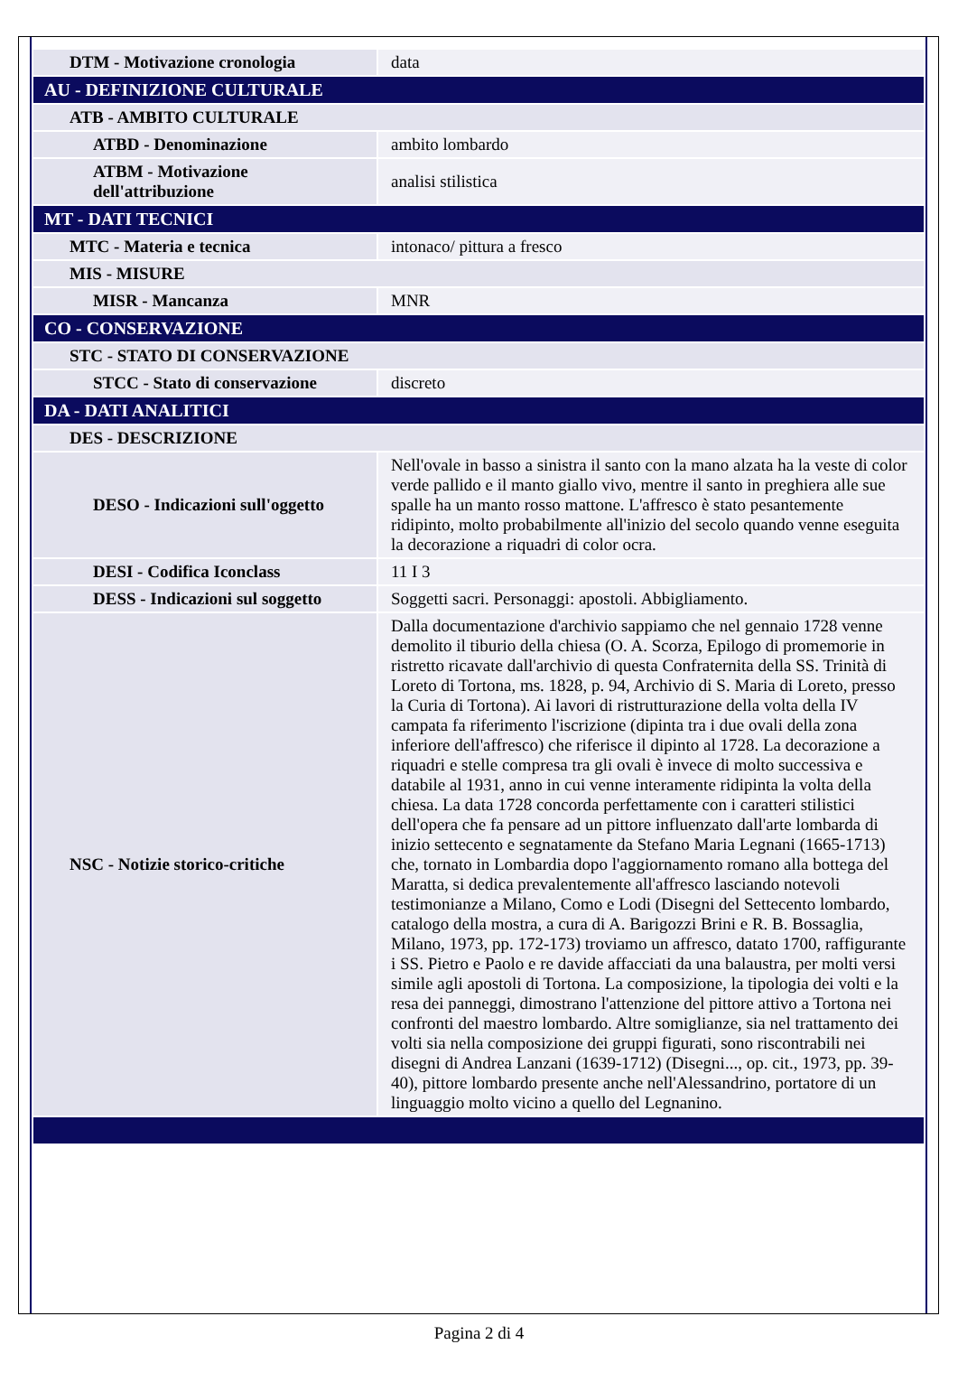| DTM - Motivazione cronologia | data |
| AU - DEFINIZIONE CULTURALE | |
| ATB - AMBITO CULTURALE | |
| ATBD - Denominazione | ambito lombardo |
| ATBM - Motivazione dell'attribuzione | analisi stilistica |
| MT - DATI TECNICI | |
| MTC - Materia e tecnica | intonaco/ pittura a fresco |
| MIS - MISURE | |
| MISR - Mancanza | MNR |
| CO - CONSERVAZIONE | |
| STC - STATO DI CONSERVAZIONE | |
| STCC - Stato di conservazione | discreto |
| DA - DATI ANALITICI | |
| DES - DESCRIZIONE | |
| DESO - Indicazioni sull'oggetto | Nell'ovale in basso a sinistra il santo con la mano alzata ha la veste di color verde pallido e il manto giallo vivo, mentre il santo in preghiera alle sue spalle ha un manto rosso mattone. L'affresco è stato pesantemente ridipinto, molto probabilmente all'inizio del secolo quando venne eseguita la decorazione a riquadri di color ocra. |
| DESI - Codifica Iconclass | 11 I 3 |
| DESS - Indicazioni sul soggetto | Soggetti sacri. Personaggi: apostoli. Abbigliamento. |
| NSC - Notizie storico-critiche | Dalla documentazione d'archivio sappiamo che nel gennaio 1728 venne demolito il tiburio della chiesa (O. A. Scorza, Epilogo di promemorie in ristretto ricavate dall'archivio di questa Confraternita della SS. Trinità di Loreto di Tortona, ms. 1828, p. 94, Archivio di S. Maria di Loreto, presso la Curia di Tortona). Ai lavori di ristrutturazione della volta della IV campata fa riferimento l'iscrizione (dipinta tra i due ovali della zona inferiore dell'affresco) che riferisce il dipinto al 1728. La decorazione a riquadri e stelle compresa tra gli ovali è invece di molto successiva e databile al 1931, anno in cui venne interamente ridipinta la volta della chiesa. La data 1728 concorda perfettamente con i caratteri stilistici dell'opera che fa pensare ad un pittore influenzato dall'arte lombarda di inizio settecento e segnatamente da Stefano Maria Legnani (1665-1713) che, tornato in Lombardia dopo l'aggiornamento romano alla bottega del Maratta, si dedica prevalentemente all'affresco lasciando notevoli testimonianze a Milano, Como e Lodi (Disegni del Settecento lombardo, catalogo della mostra, a cura di A. Barigozzi Brini e R. B. Bossaglia, Milano, 1973, pp. 172-173) troviamo un affresco, datato 1700, raffigurante i SS. Pietro e Paolo e re davide affacciati da una balaustra, per molti versi simile agli apostoli di Tortona. La composizione, la tipologia dei volti e la resa dei panneggi, dimostrano l'attenzione del pittore attivo a Tortona nei confronti del maestro lombardo. Altre somiglianze, sia nel trattamento dei volti sia nella composizione dei gruppi figurati, sono riscontrabili nei disegni di Andrea Lanzani (1639-1712) (Disegni..., op. cit., 1973, pp. 39-40), pittore lombardo presente anche nell'Alessandrino, portatore di un linguaggio molto vicino a quello del Legnanino. |
Pagina 2 di 4